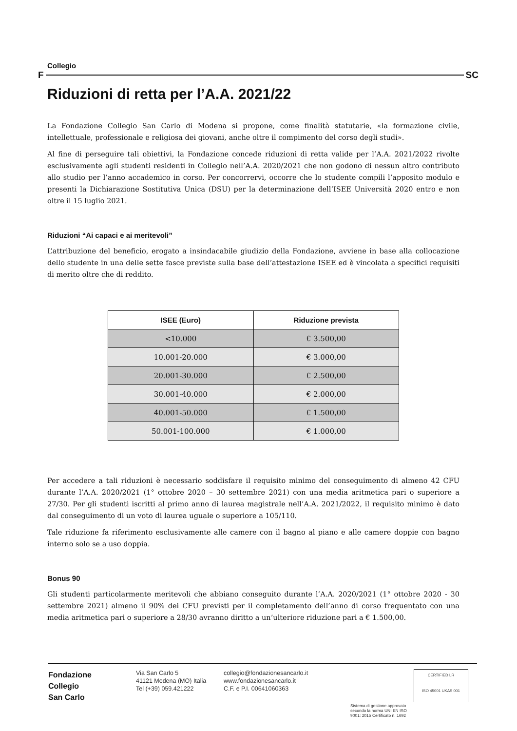Collegio
F SC
Riduzioni di retta per l’A.A. 2021/22
La Fondazione Collegio San Carlo di Modena si propone, come finalità statutarie, «la formazione civile, intellettuale, professionale e religiosa dei giovani, anche oltre il compimento del corso degli studi».
Al fine di perseguire tali obiettivi, la Fondazione concede riduzioni di retta valide per l’A.A. 2021/2022 rivolte esclusivamente agli studenti residenti in Collegio nell’A.A. 2020/2021 che non godono di nessun altro contributo allo studio per l’anno accademico in corso. Per concorrervi, occorre che lo studente compili l’apposito modulo e presenti la Dichiarazione Sostitutiva Unica (DSU) per la determinazione dell’ISEE Università 2020 entro e non oltre il 15 luglio 2021.
Riduzioni “Ai capaci e ai meritevoli”
L’attribuzione del beneficio, erogato a insindacabile giudizio della Fondazione, avviene in base alla collocazione dello studente in una delle sette fasce previste sulla base dell’attestazione ISEE ed è vincolata a specifici requisiti di merito oltre che di reddito.
| ISEE (Euro) | Riduzione prevista |
| --- | --- |
| <10.000 | € 3.500,00 |
| 10.001-20.000 | € 3.000,00 |
| 20.001-30.000 | € 2.500,00 |
| 30.001-40.000 | € 2.000,00 |
| 40.001-50.000 | € 1.500,00 |
| 50.001-100.000 | € 1.000,00 |
Per accedere a tali riduzioni è necessario soddisfare il requisito minimo del conseguimento di almeno 42 CFU durante l’A.A. 2020/2021 (1° ottobre 2020 – 30 settembre 2021) con una media aritmetica pari o superiore a 27/30. Per gli studenti iscritti al primo anno di laurea magistrale nell’A.A. 2021/2022, il requisito minimo è dato dal conseguimento di un voto di laurea uguale o superiore a 105/110.
Tale riduzione fa riferimento esclusivamente alle camere con il bagno al piano e alle camere doppie con bagno interno solo se a uso doppia.
Bonus 90
Gli studenti particolarmente meritevoli che abbiano conseguito durante l’A.A. 2020/2021 (1° ottobre 2020 - 30 settembre 2021) almeno il 90% dei CFU previsti per il completamento dell’anno di corso frequentato con una media aritmetica pari o superiore a 28/30 avranno diritto a un’ulteriore riduzione pari a € 1.500,00.
Fondazione
Collegio
San Carlo
Via San Carlo 5
41121 Modena (MO) Italia
Tel (+39) 059.421222
collegio@fondazionesancarlo.it
www.fondazionesancarlo.it
C.F. e P.I. 00641060363
Sistema di gestione approvato secondo la norma UNI EN ISO 9001: 2015 Certificato n. 1692
CERTIFIED LR
ISO 45001 UKAS 001